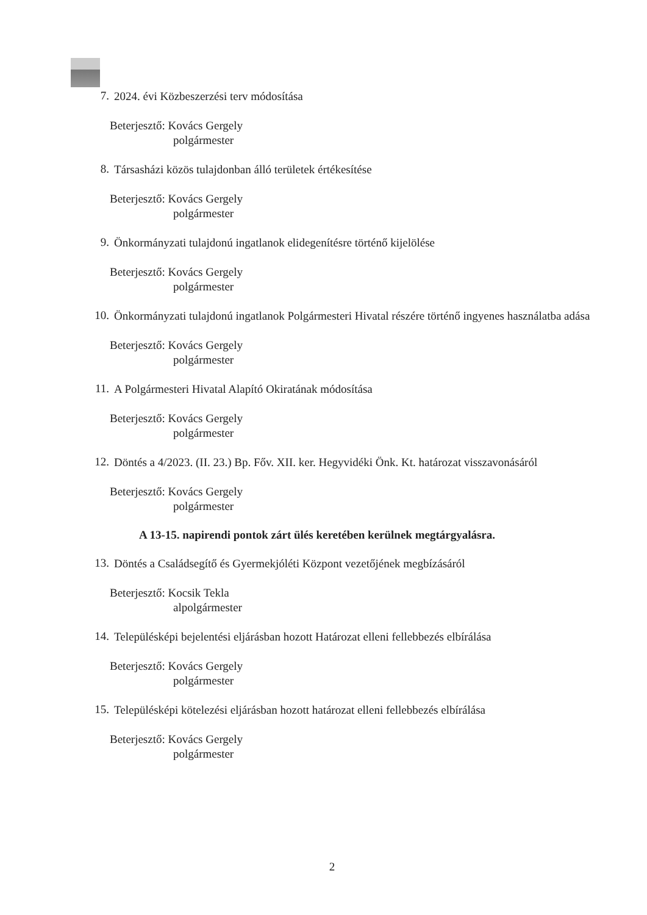7. 2024. évi Közbeszerzési terv módosítása
Beterjesztő: Kovács Gergely
polgármester
8. Társasházi közös tulajdonban álló területek értékesítése
Beterjesztő: Kovács Gergely
polgármester
9. Önkormányzati tulajdonú ingatlanok elidegenítésre történő kijelölése
Beterjesztő: Kovács Gergely
polgármester
10. Önkormányzati tulajdonú ingatlanok Polgármesteri Hivatal részére történő ingyenes használatba adása
Beterjesztő: Kovács Gergely
polgármester
11. A Polgármesteri Hivatal Alapító Okiratának módosítása
Beterjesztő: Kovács Gergely
polgármester
12. Döntés a 4/2023. (II. 23.) Bp. Főv. XII. ker. Hegyvidéki Önk. Kt. határozat visszavonásáról
Beterjesztő: Kovács Gergely
polgármester
A 13-15. napirendi pontok zárt ülés keretében kerülnek megtárgyalásra.
13. Döntés a Családsegítő és Gyermekjóléti Központ vezetőjének megbízásáról
Beterjesztő: Kocsik Tekla
alpolgármester
14. Településképi bejelentési eljárásban hozott Határozat elleni fellebbezés elbírálása
Beterjesztő: Kovács Gergely
polgármester
15. Településképi kötelezési eljárásban hozott határozat elleni fellebbezés elbírálása
Beterjesztő: Kovács Gergely
polgármester
2